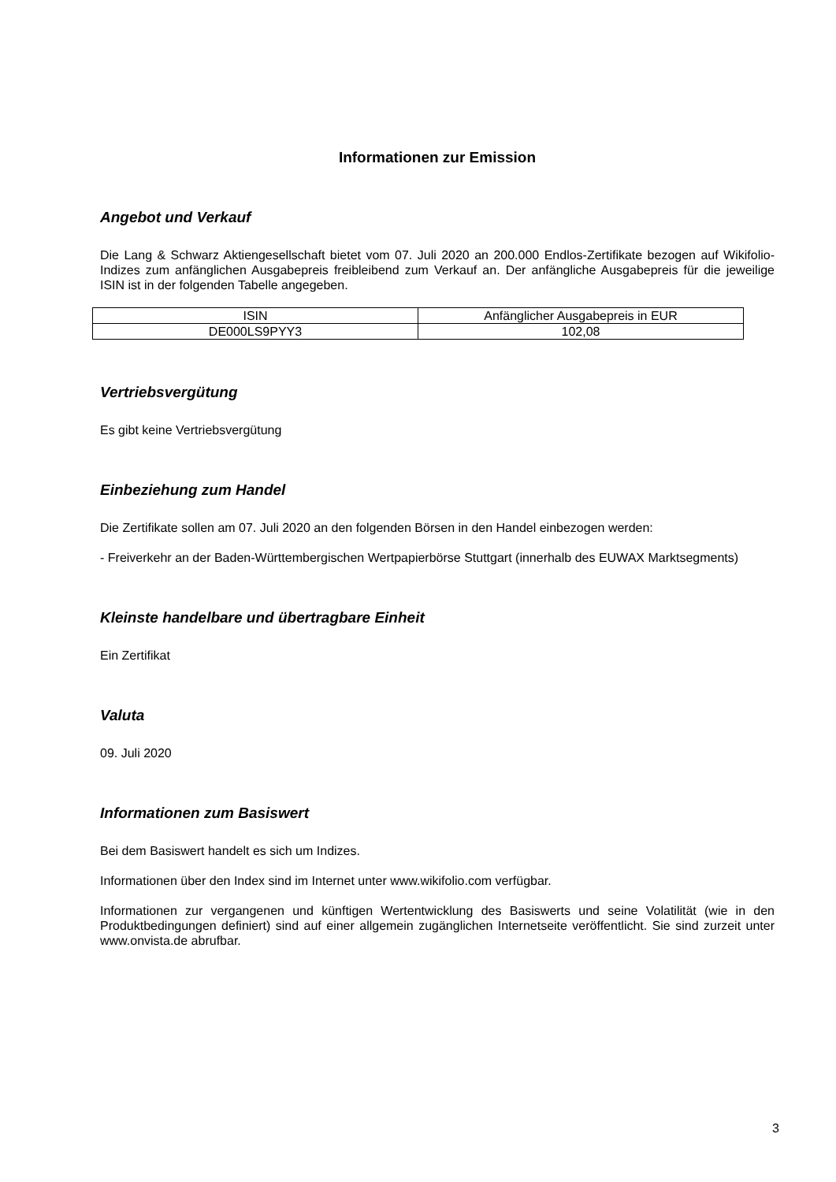Informationen zur Emission
Angebot und Verkauf
Die Lang & Schwarz Aktiengesellschaft bietet vom 07. Juli 2020 an 200.000 Endlos-Zertifikate bezogen auf Wikifolio-Indizes zum anfänglichen Ausgabepreis freibleibend zum Verkauf an. Der anfängliche Ausgabepreis für die jeweilige ISIN ist in der folgenden Tabelle angegeben.
| ISIN | Anfänglicher Ausgabepreis in EUR |
| DE000LS9PYY3 | 102,08 |
Vertriebsvergütung
Es gibt keine Vertriebsvergütung
Einbeziehung zum Handel
Die Zertifikate sollen am 07. Juli 2020 an den folgenden Börsen in den Handel einbezogen werden:
- Freiverkehr an der Baden-Württembergischen Wertpapierbörse Stuttgart (innerhalb des EUWAX Marktsegments)
Kleinste handelbare und übertragbare Einheit
Ein Zertifikat
Valuta
09. Juli 2020
Informationen zum Basiswert
Bei dem Basiswert handelt es sich um Indizes.
Informationen über den Index sind im Internet unter www.wikifolio.com verfügbar.
Informationen zur vergangenen und künftigen Wertentwicklung des Basiswerts und seine Volatilität (wie in den Produktbedingungen definiert) sind auf einer allgemein zugänglichen Internetseite veröffentlicht. Sie sind zurzeit unter www.onvista.de abrufbar.
3